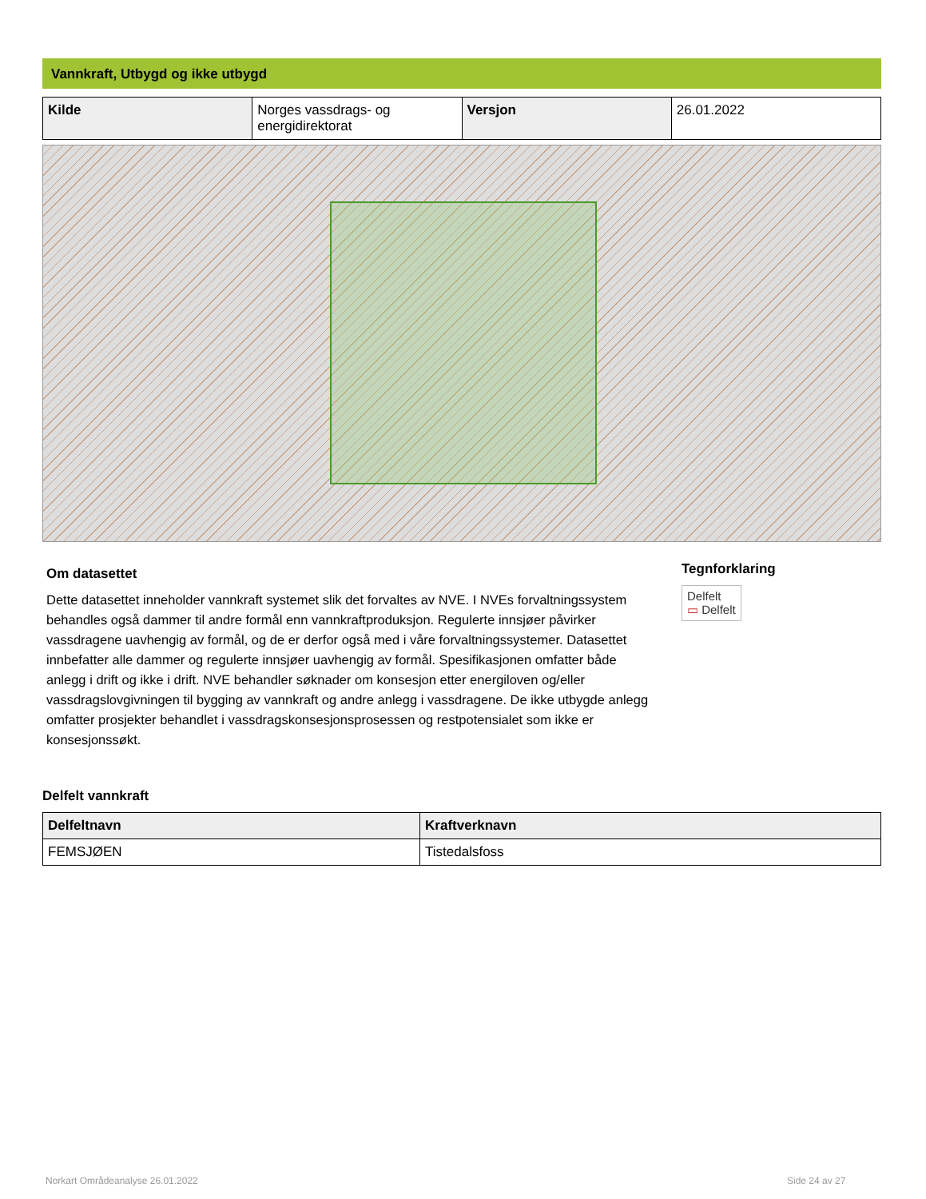Vannkraft, Utbygd og ikke utbygd
| Kilde | Norges vassdrags- og energidirektorat | Versjon | 26.01.2022 |
Om datasettet
Dette datasettet inneholder vannkraft systemet slik det forvaltes av NVE. I NVEs forvaltningssystem behandles også dammer til andre formål enn vannkraftproduksjon. Regulerte innsjøer påvirker vassdragene uavhengig av formål, og de er derfor også med i våre forvaltningssystemer. Datasettet innbefatter alle dammer og regulerte innsjøer uavhengig av formål. Spesifikasjonen omfatter både anlegg i drift og ikke i drift. NVE behandler søknader om konsesjon etter energiloven og/eller vassdragslovgivningen til bygging av vannkraft og andre anlegg i vassdragene. De ikke utbygde anlegg omfatter prosjekter behandlet i vassdragskonsesjonsprosessen og restpotensialet som ikke er konsesjonssøkt.
Tegnforklaring
Delfelt
▭ Delfelt
Delfelt vannkraft
| Delfeltnavn | Kraftverknavn |
| --- | --- |
| FEMSJØEN | Tistedalsfoss |
Norkart Områdeanalyse 26.01.2022
Side 24 av 27